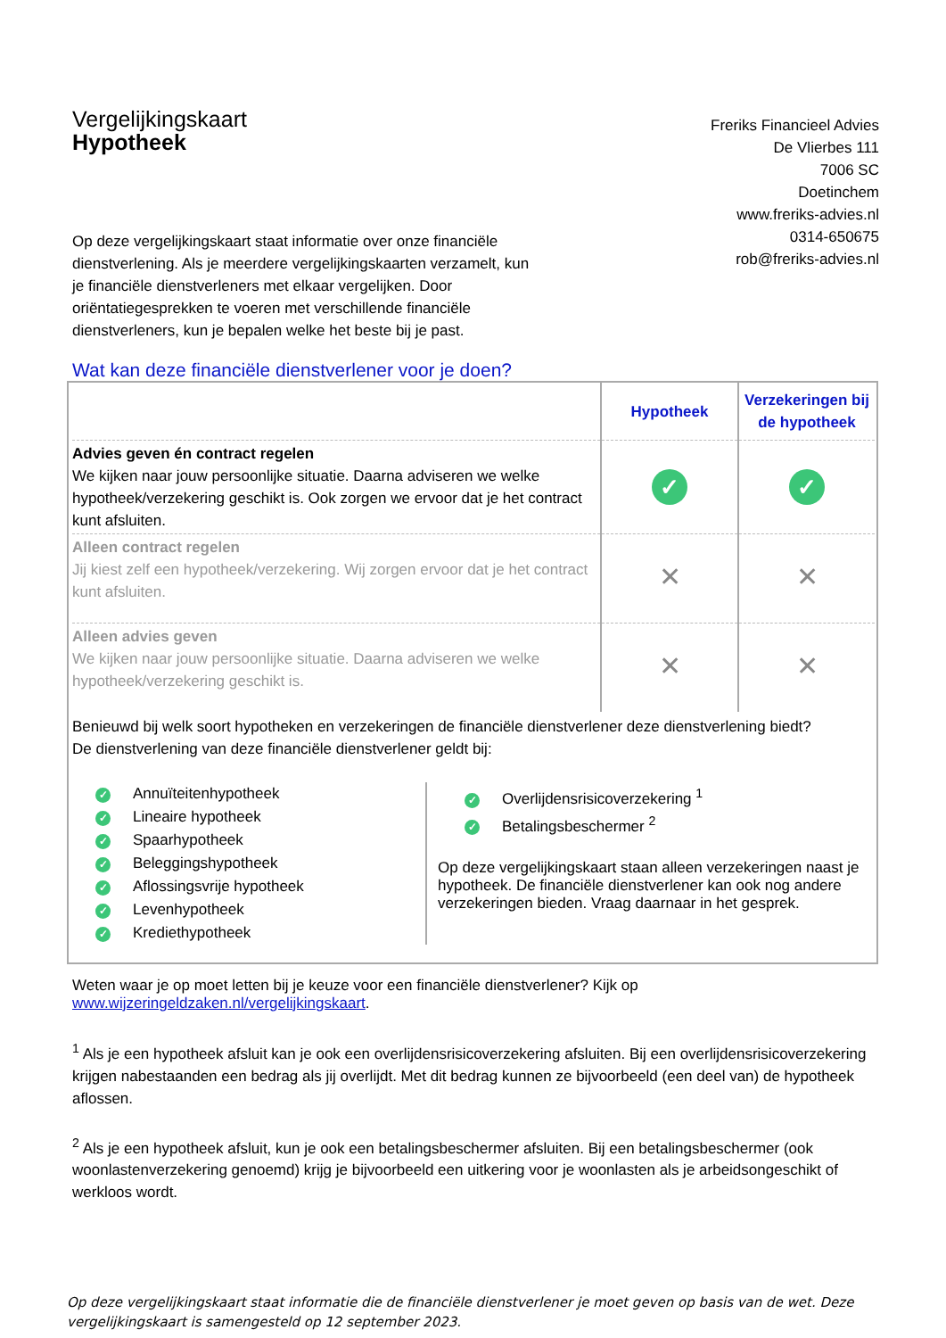Vergelijkingskaart
Hypotheek
Freriks Financieel Advies
De Vlierbes 111
7006 SC
Doetinchem
www.freriks-advies.nl
0314-650675
rob@freriks-advies.nl
Op deze vergelijkingskaart staat informatie over onze financiële dienstverlening. Als je meerdere vergelijkingskaarten verzamelt, kun je financiële dienstverleners met elkaar vergelijken. Door oriëntatiegesprekken te voeren met verschillende financiële dienstverleners, kun je bepalen welke het beste bij je past.
Wat kan deze financiële dienstverlener voor je doen?
| | Hypotheek | Verzekeringen bij de hypotheek |
| --- | --- | --- |
| Advies geven én contract regelen We kijken naar jouw persoonlijke situatie. Daarna adviseren we welke hypotheek/verzekering geschikt is. Ook zorgen we ervoor dat je het contract kunt afsluiten. | ✓ | ✓ |
| Alleen contract regelen Jij kiest zelf een hypotheek/verzekering. Wij zorgen ervoor dat je het contract kunt afsluiten. | ✕ | ✕ |
| Alleen advies geven We kijken naar jouw persoonlijke situatie. Daarna adviseren we welke hypotheek/verzekering geschikt is. | ✕ | ✕ |
Benieuwd bij welk soort hypotheken en verzekeringen de financiële dienstverlener deze dienstverlening biedt?
De dienstverlening van deze financiële dienstverlener geldt bij:
✓ Annuïteitenhypotheek
✓ Lineaire hypotheek
✓ Spaarhypotheek
✓ Beleggingshypotheek
✓ Aflossingsvrije hypotheek
✓ Levenhypotheek
✓ Krediethypotheek
✓ Overlijdensrisicoverzekering <sup>1</sup>
✓ Betalingsbeschermer <sup>2</sup>
Op deze vergelijkingskaart staan alleen verzekeringen naast je hypotheek. De financiële dienstverlener kan ook nog andere verzekeringen bieden. Vraag daarnaar in het gesprek.
Weten waar je op moet letten bij je keuze voor een financiële dienstverlener? Kijk op
www.wijzeringeldzaken.nl/vergelijkingskaart.
<sup>1</sup> Als je een hypotheek afsluit kan je ook een overlijdensrisicoverzekering afsluiten. Bij een overlijdensrisicoverzekering krijgen nabestaanden een bedrag als jij overlijdt. Met dit bedrag kunnen ze bijvoorbeeld (een deel van) de hypotheek aflossen.
<sup>2</sup> Als je een hypotheek afsluit, kun je ook een betalingsbeschermer afsluiten. Bij een betalingsbeschermer (ook woonlastenverzekering genoemd) krijg je bijvoorbeeld een uitkering voor je woonlasten als je arbeidsongeschikt of werkloos wordt.
Op deze vergelijkingskaart staat informatie die de financiële dienstverlener je moet geven op basis van de wet. Deze vergelijkingskaart is samengesteld op 12 september 2023.